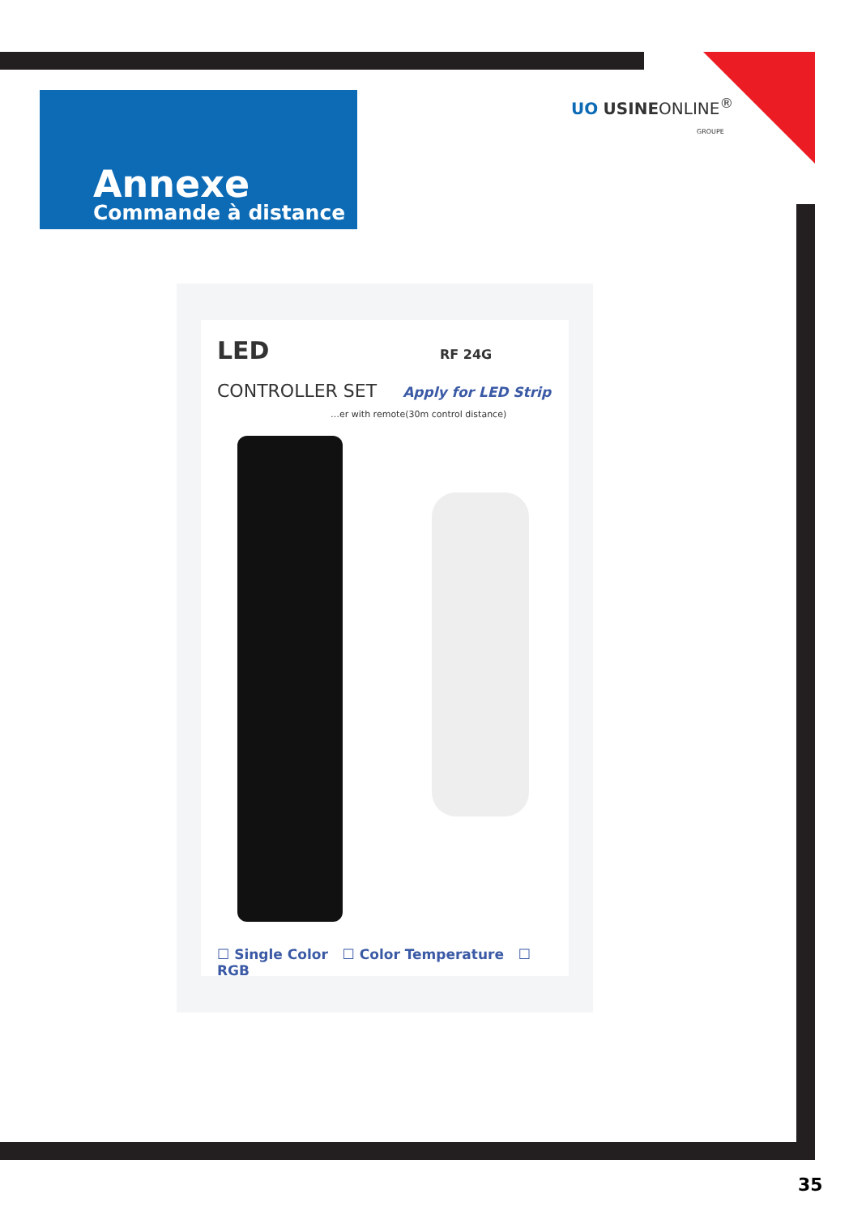Annexe
Commande à distance
UO USINEONLINE<sup>®</sup>
GROUPE
LED RF 24G
CONTROLLER SET Apply for LED Strip
…er with remote(30m control distance)
☐ Single Color ☐ Color Temperature ☐ RGB
35